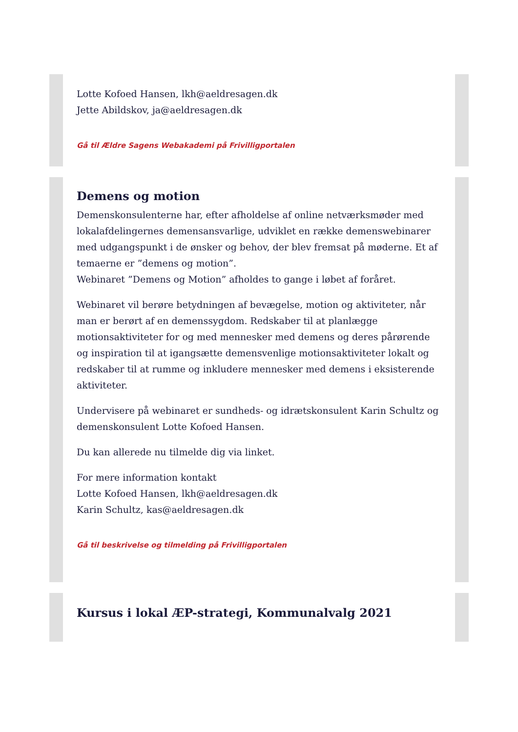Lotte Kofoed Hansen, lkh@aeldresagen.dk
Jette Abildskov, ja@aeldresagen.dk
Gå til Ældre Sagens Webakademi på Frivilligportalen
Demens og motion
Demenskonsulenterne har, efter afholdelse af online netværksmøder med lokalafdelingernes demensansvarlige, udviklet en række demenswebinarer med udgangspunkt i de ønsker og behov, der blev fremsat på møderne. Et af temaerne er ”demens og motion”.
Webinaret ”Demens og Motion” afholdes to gange i løbet af foråret.
Webinaret vil berøre betydningen af bevægelse, motion og aktiviteter, når man er berørt af en demenssygdom. Redskaber til at planlægge motionsaktiviteter for og med mennesker med demens og deres pårørende og inspiration til at igangsætte demensvenlige motionsaktiviteter lokalt og redskaber til at rumme og inkludere mennesker med demens i eksisterende aktiviteter.
Undervisere på webinaret er sundheds- og idrætskonsulent Karin Schultz og demenskonsulent Lotte Kofoed Hansen.
Du kan allerede nu tilmelde dig via linket.
For mere information kontakt
Lotte Kofoed Hansen, lkh@aeldresagen.dk
Karin Schultz, kas@aeldresagen.dk
Gå til beskrivelse og tilmelding på Frivilligportalen
Kursus i lokal ÆP-strategi, Kommunalvalg 2021